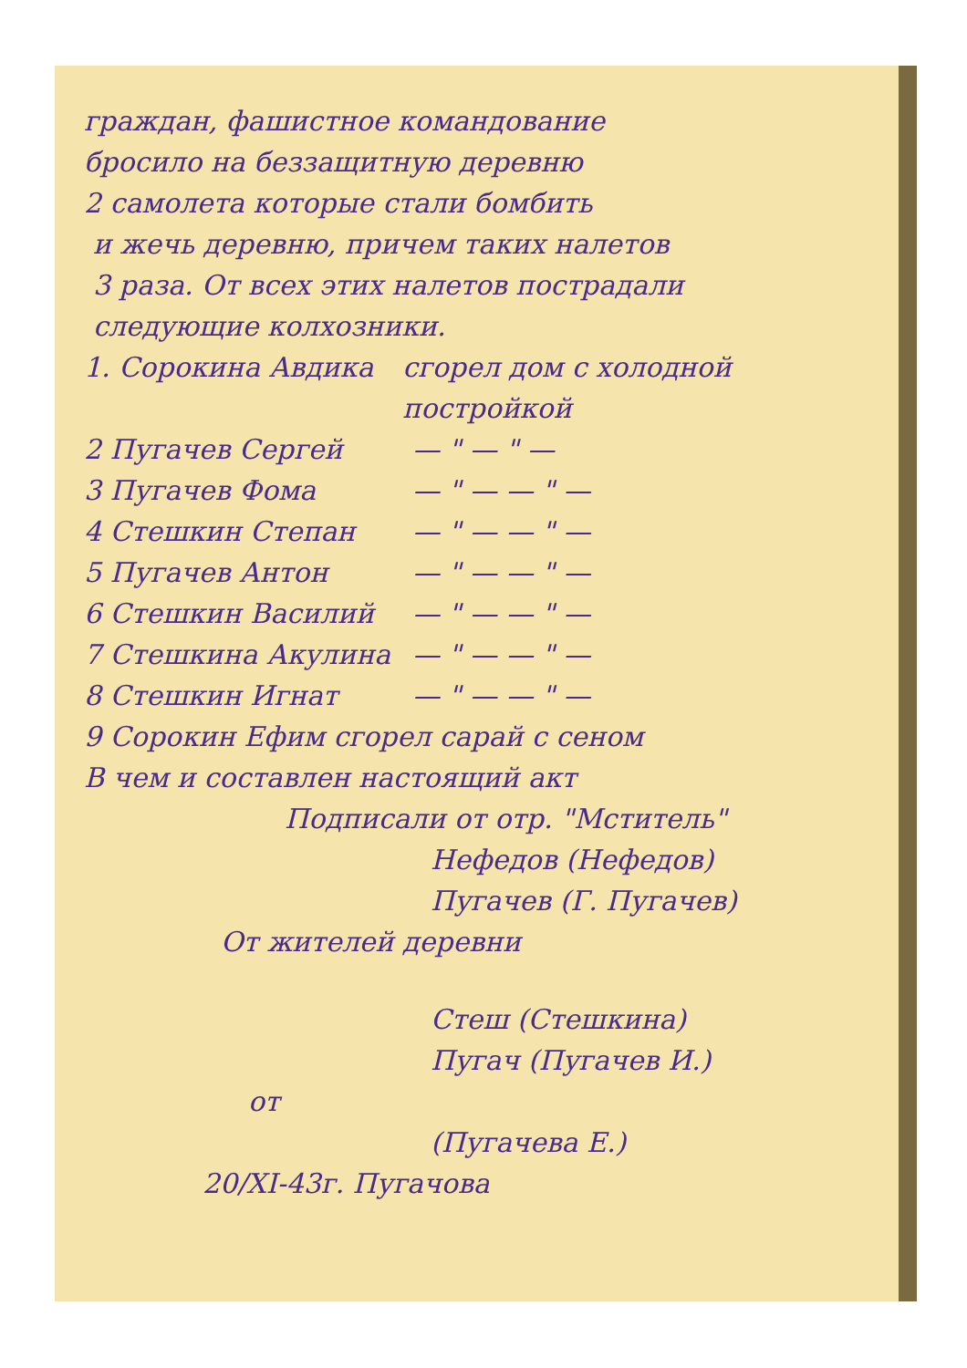граждан, фашистное командование
бросило на беззащитную деревню
2 самолета которые стали бомбить
и жечь деревню, причем таких налетов
3 раза. От всех этих налетов пострадали
следующие колхозники.
1. Сорокина Авдика сгорел дом с холодной постройкой
2 Пугачев Сергей — " — " —
3 Пугачев Фома — " — — " —
4 Стешкин Степан — " — — " —
5 Пугачев Антон — " — — " —
6 Стешкин Василий — " — — " —
7 Стешкина Акулина — " — — " —
8 Стешкин Игнат — " — — " —
9 Сорокин Ефим сгорел сарай с сеном
В чем и составлен настоящий акт
Подписали от отр. "Мститель"
Нефедов (Нефедов)
Пугачев (Г. Пугачев)
От жителей деревни
Стеш (Стешкина)
Пугач (Пугачев И.)
от
(Пугачева Е.)
20/XI-43г. Пугачова